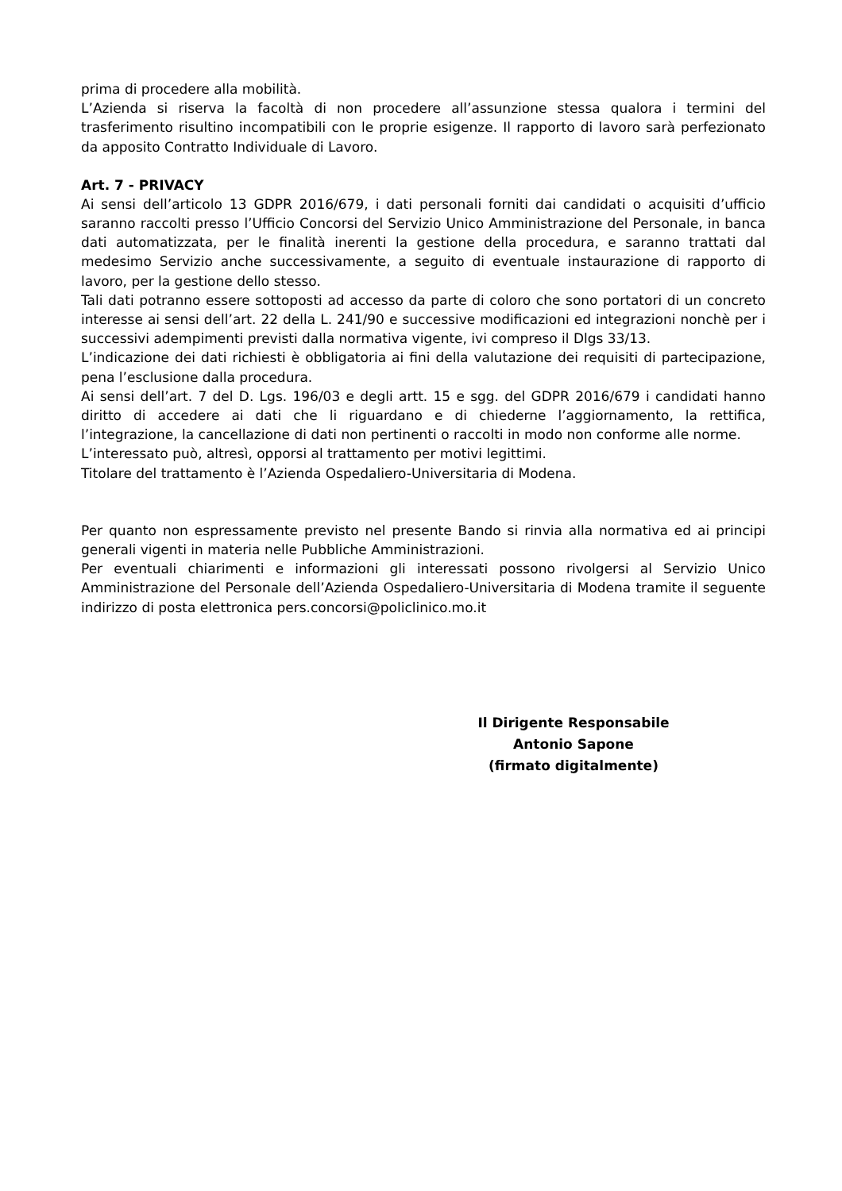prima di procedere alla mobilità.
L’Azienda si riserva la facoltà di non procedere all’assunzione stessa qualora i termini del trasferimento risultino incompatibili con le proprie esigenze. Il rapporto di lavoro sarà perfezionato da apposito Contratto Individuale di Lavoro.
Art. 7 - PRIVACY
Ai sensi dell’articolo 13 GDPR 2016/679, i dati personali forniti dai candidati o acquisiti d’ufficio saranno raccolti presso l’Ufficio Concorsi del Servizio Unico Amministrazione del Personale, in banca dati automatizzata, per le finalità inerenti la gestione della procedura, e saranno trattati dal medesimo Servizio anche successivamente, a seguito di eventuale instaurazione di rapporto di lavoro, per la gestione dello stesso.
Tali dati potranno essere sottoposti ad accesso da parte di coloro che sono portatori di un concreto interesse ai sensi dell’art. 22 della L. 241/90 e successive modificazioni ed integrazioni nonchè per i successivi adempimenti previsti dalla normativa vigente, ivi compreso il Dlgs 33/13.
L’indicazione dei dati richiesti è obbligatoria ai fini della valutazione dei requisiti di partecipazione, pena l’esclusione dalla procedura.
Ai sensi dell’art. 7 del D. Lgs. 196/03 e degli artt. 15 e sgg. del GDPR 2016/679 i candidati hanno diritto di accedere ai dati che li riguardano e di chiederne l’aggiornamento, la rettifica, l’integrazione, la cancellazione di dati non pertinenti o raccolti in modo non conforme alle norme.
L’interessato può, altresì, opporsi al trattamento per motivi legittimi.
Titolare del trattamento è l’Azienda Ospedaliero-Universitaria di Modena.
Per quanto non espressamente previsto nel presente Bando si rinvia alla normativa ed ai principi generali vigenti in materia nelle Pubbliche Amministrazioni.
Per eventuali chiarimenti e informazioni gli interessati possono rivolgersi al Servizio Unico Amministrazione del Personale dell’Azienda Ospedaliero-Universitaria di Modena tramite il seguente indirizzo di posta elettronica pers.concorsi@policlinico.mo.it
Il Dirigente Responsabile
Antonio Sapone
(firmato digitalmente)